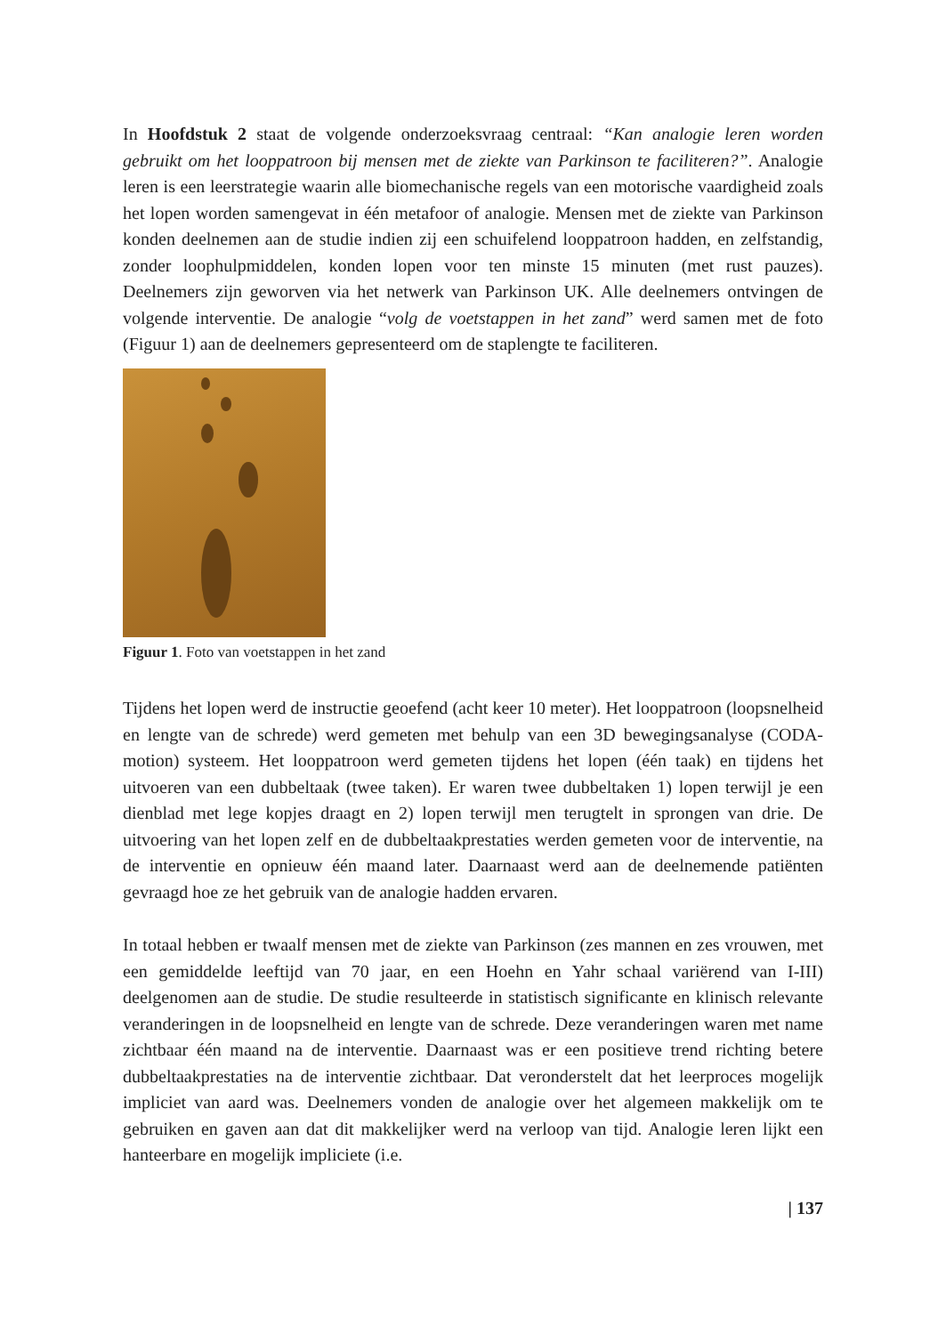In Hoofdstuk 2 staat de volgende onderzoeksvraag centraal: “Kan analogie leren worden gebruikt om het looppatroon bij mensen met de ziekte van Parkinson te faciliteren?”. Analogie leren is een leerstrategie waarin alle biomechanische regels van een motorische vaardigheid zoals het lopen worden samengevat in één metafoor of analogie. Mensen met de ziekte van Parkinson konden deelnemen aan de studie indien zij een schuifelend looppatroon hadden, en zelfstandig, zonder loophulpmiddelen, konden lopen voor ten minste 15 minuten (met rust pauzes). Deelnemers zijn geworven via het netwerk van Parkinson UK. Alle deelnemers ontvingen de volgende interventie. De analogie “volg de voetstappen in het zand” werd samen met de foto (Figuur 1) aan de deelnemers gepresenteerd om de staplengte te faciliteren.
Figuur 1. Foto van voetstappen in het zand
Tijdens het lopen werd de instructie geoefend (acht keer 10 meter). Het looppatroon (loopsnelheid en lengte van de schrede) werd gemeten met behulp van een 3D bewegingsanalyse (CODA-motion) systeem. Het looppatroon werd gemeten tijdens het lopen (één taak) en tijdens het uitvoeren van een dubbeltaak (twee taken). Er waren twee dubbeltaken 1) lopen terwijl je een dienblad met lege kopjes draagt en 2) lopen terwijl men terugtelt in sprongen van drie. De uitvoering van het lopen zelf en de dubbeltaakprestaties werden gemeten voor de interventie, na de interventie en opnieuw één maand later. Daarnaast werd aan de deelnemende patiënten gevraagd hoe ze het gebruik van de analogie hadden ervaren.
In totaal hebben er twaalf mensen met de ziekte van Parkinson (zes mannen en zes vrouwen, met een gemiddelde leeftijd van 70 jaar, en een Hoehn en Yahr schaal variërend van I-III) deelgenomen aan de studie. De studie resulteerde in statistisch significante en klinisch relevante veranderingen in de loopsnelheid en lengte van de schrede. Deze veranderingen waren met name zichtbaar één maand na de interventie. Daarnaast was er een positieve trend richting betere dubbeltaakprestaties na de interventie zichtbaar. Dat veronderstelt dat het leerproces mogelijk impliciet van aard was. Deelnemers vonden de analogie over het algemeen makkelijk om te gebruiken en gaven aan dat dit makkelijker werd na verloop van tijd. Analogie leren lijkt een hanteerbare en mogelijk impliciete (i.e.
| 137